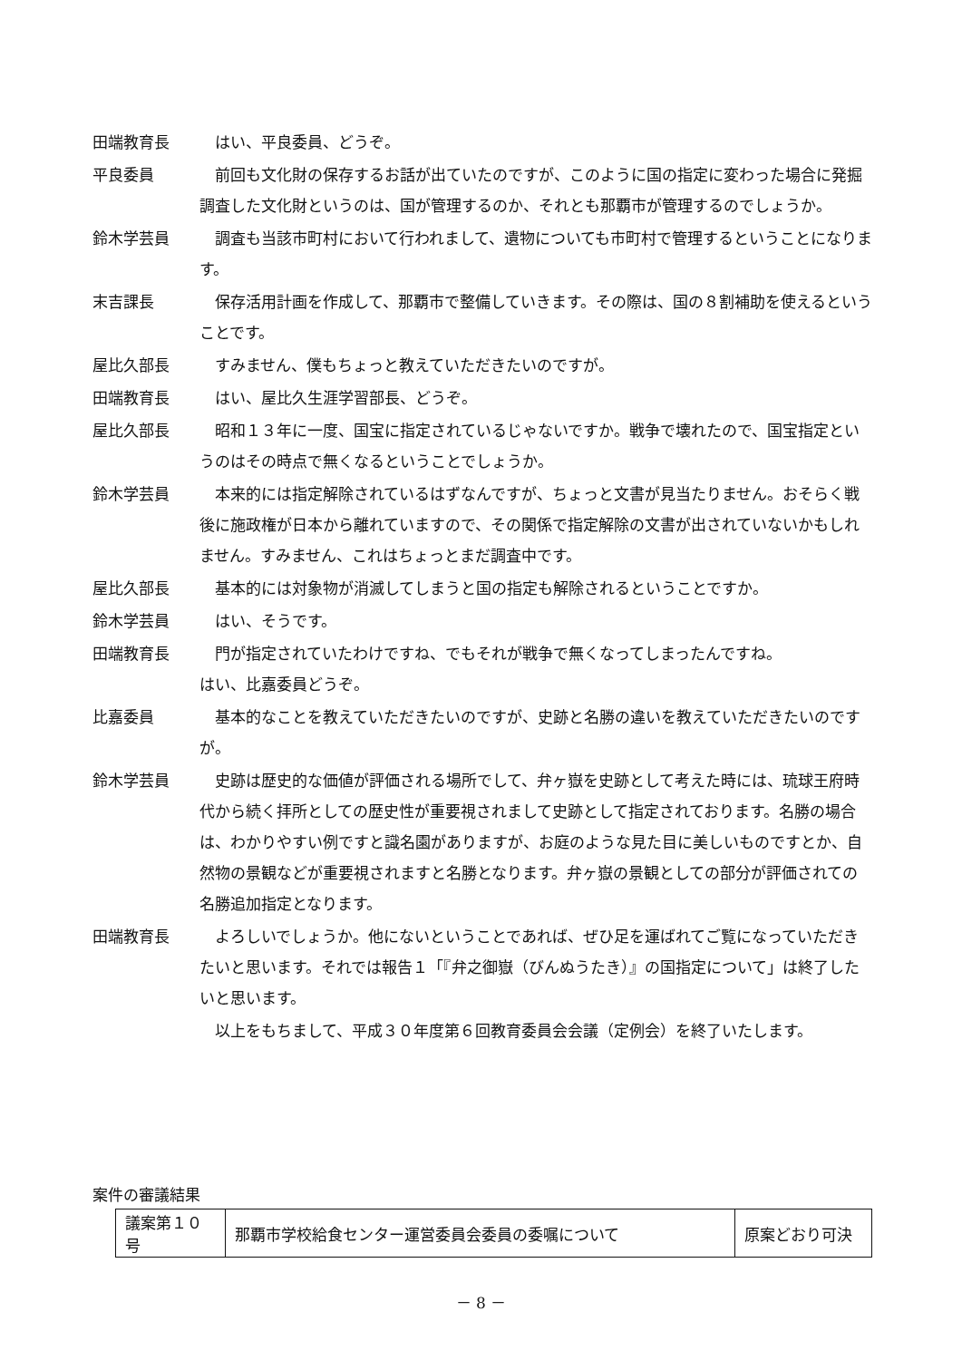田端教育長 はい、平良委員、どうぞ。
平良委員 前回も文化財の保存するお話が出ていたのですが、このように国の指定に変わった場合に発掘調査した文化財というのは、国が管理するのか、それとも那覇市が管理するのでしょうか。
鈴木学芸員 調査も当該市町村において行われまして、遺物についても市町村で管理するということになります。
末吉課長 保存活用計画を作成して、那覇市で整備していきます。その際は、国の８割補助を使えるということです。
屋比久部長 すみません、僕もちょっと教えていただきたいのですが。
田端教育長 はい、屋比久生涯学習部長、どうぞ。
屋比久部長 昭和１３年に一度、国宝に指定されているじゃないですか。戦争で壊れたので、国宝指定というのはその時点で無くなるということでしょうか。
鈴木学芸員 本来的には指定解除されているはずなんですが、ちょっと文書が見当たりません。おそらく戦後に施政権が日本から離れていますので、その関係で指定解除の文書が出されていないかもしれません。すみません、これはちょっとまだ調査中です。
屋比久部長 基本的には対象物が消滅してしまうと国の指定も解除されるということですか。
鈴木学芸員 はい、そうです。
田端教育長 門が指定されていたわけですね、でもそれが戦争で無くなってしまったんですね。
はい、比嘉委員どうぞ。
比嘉委員 基本的なことを教えていただきたいのですが、史跡と名勝の違いを教えていただきたいのですが。
鈴木学芸員 史跡は歴史的な価値が評価される場所でして、弁ヶ嶽を史跡として考えた時には、琉球王府時代から続く拝所としての歴史性が重要視されまして史跡として指定されております。名勝の場合は、わかりやすい例ですと識名園がありますが、お庭のような見た目に美しいものですとか、自然物の景観などが重要視されますと名勝となります。弁ヶ嶽の景観としての部分が評価されての名勝追加指定となります。
田端教育長 よろしいでしょうか。他にないということであれば、ぜひ足を運ばれてご覧になっていただきたいと思います。それでは報告１「『弁之御嶽（びんぬうたき）』の国指定について」は終了したいと思います。
以上をもちまして、平成３０年度第６回教育委員会会議（定例会）を終了いたします。
案件の審議結果
| 議案第１０号 | 那覇市学校給食センター運営委員会委員の委嘱について | 原案どおり可決 |
－ 8 －